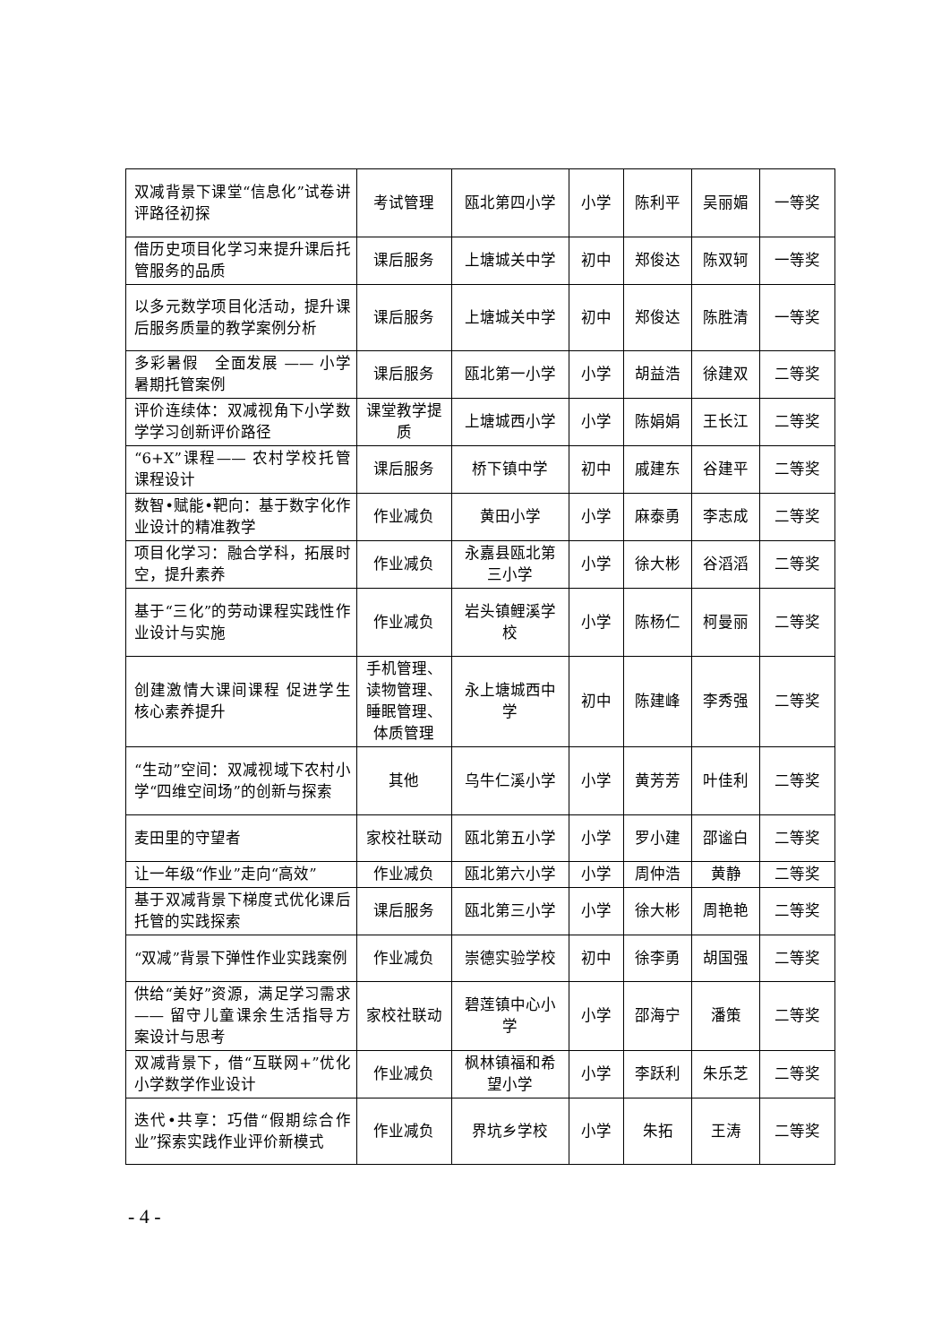| 双减背景下课堂“信息化”试卷讲评路径初探 | 考试管理 | 瓯北第四小学 | 小学 | 陈利平 | 吴丽媚 | 一等奖 |
| 借历史项目化学习来提升课后托管服务的品质 | 课后服务 | 上塘城关中学 | 初中 | 郑俊达 | 陈双轲 | 一等奖 |
| 以多元数学项目化活动，提升课后服务质量的教学案例分析 | 课后服务 | 上塘城关中学 | 初中 | 郑俊达 | 陈胜清 | 一等奖 |
| 多彩暑假 全面发展 —— 小学暑期托管案例 | 课后服务 | 瓯北第一小学 | 小学 | 胡益浩 | 徐建双 | 二等奖 |
| 评价连续体：双减视角下小学数学学习创新评价路径 | 课堂教学提质 | 上塘城西小学 | 小学 | 陈娟娟 | 王长江 | 二等奖 |
| “6+X”课程—— 农村学校托管课程设计 | 课后服务 | 桥下镇中学 | 初中 | 戚建东 | 谷建平 | 二等奖 |
| 数智•赋能•靶向：基于数字化作业设计的精准教学 | 作业减负 | 黄田小学 | 小学 | 麻泰勇 | 李志成 | 二等奖 |
| 项目化学习：融合学科，拓展时空，提升素养 | 作业减负 | 永嘉县瓯北第三小学 | 小学 | 徐大彬 | 谷滔滔 | 二等奖 |
| 基于“三化”的劳动课程实践性作业设计与实施 | 作业减负 | 岩头镇鲤溪学校 | 小学 | 陈杨仁 | 柯曼丽 | 二等奖 |
| 创建激情大课间课程 促进学生核心素养提升 | 手机管理、读物管理、睡眠管理、体质管理 | 永上塘城西中学 | 初中 | 陈建峰 | 李秀强 | 二等奖 |
| “生动”空间：双减视域下农村小学“四维空间场”的创新与探索 | 其他 | 乌牛仁溪小学 | 小学 | 黄芳芳 | 叶佳利 | 二等奖 |
| 麦田里的守望者 | 家校社联动 | 瓯北第五小学 | 小学 | 罗小建 | 邵谧白 | 二等奖 |
| 让一年级“作业”走向“高效” | 作业减负 | 瓯北第六小学 | 小学 | 周仲浩 | 黄静 | 二等奖 |
| 基于双减背景下梯度式优化课后托管的实践探索 | 课后服务 | 瓯北第三小学 | 小学 | 徐大彬 | 周艳艳 | 二等奖 |
| “双减”背景下弹性作业实践案例 | 作业减负 | 崇德实验学校 | 初中 | 徐李勇 | 胡国强 | 二等奖 |
| 供给“美好”资源，满足学习需求 —— 留守儿童课余生活指导方案设计与思考 | 家校社联动 | 碧莲镇中心小学 | 小学 | 邵海宁 | 潘策 | 二等奖 |
| 双减背景下，借“互联网+”优化小学数学作业设计 | 作业减负 | 枫林镇福和希望小学 | 小学 | 李跃利 | 朱乐芝 | 二等奖 |
| 迭代•共享：巧借“假期综合作业”探索实践作业评价新模式 | 作业减负 | 界坑乡学校 | 小学 | 朱拓 | 王涛 | 二等奖 |
- 4 -